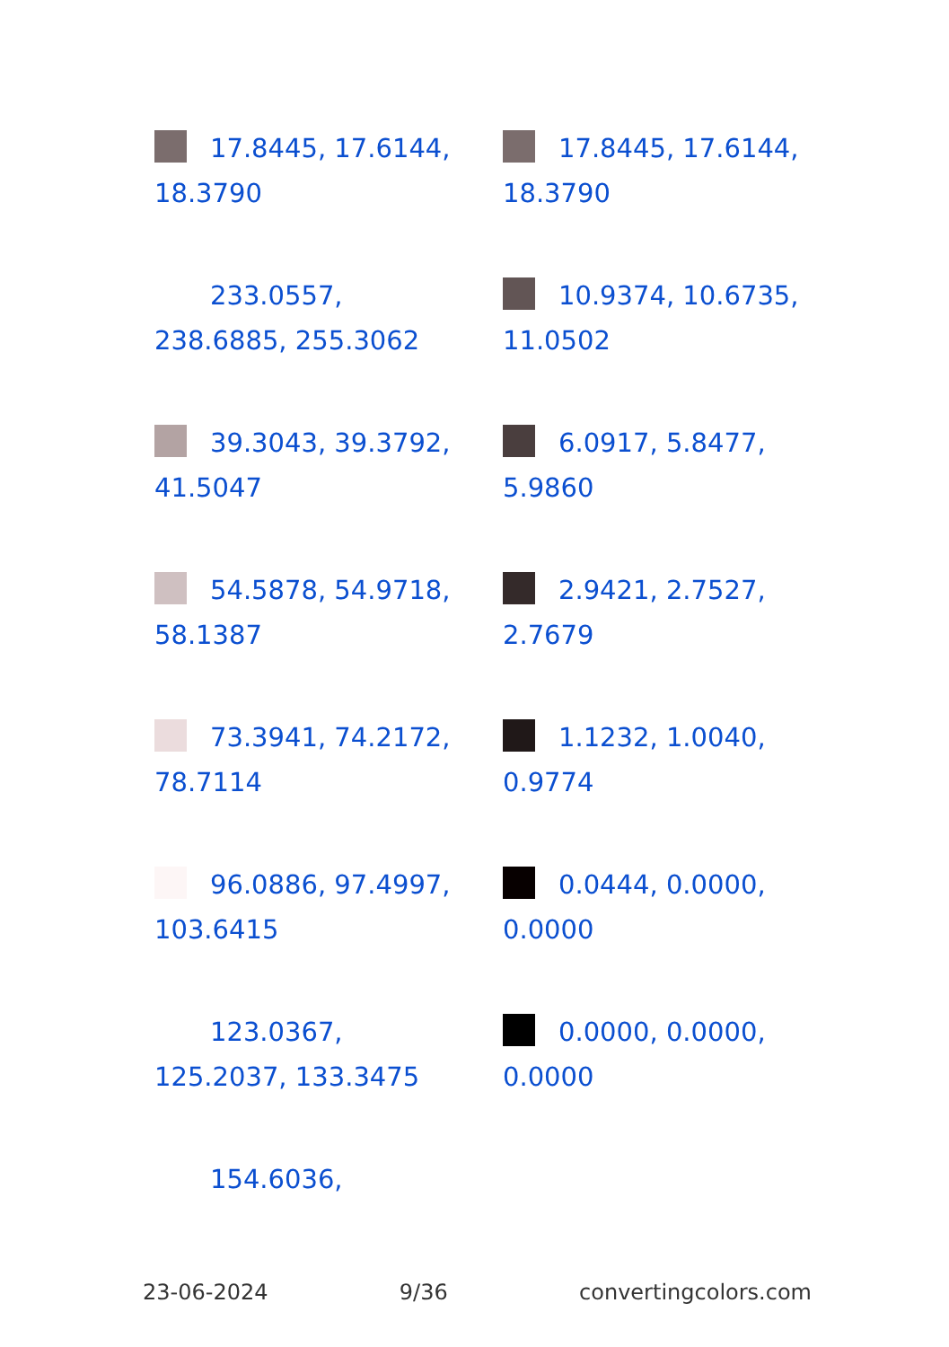17.8445, 17.6144, 18.3790
17.8445, 17.6144, 18.3790
233.0557, 238.6885, 255.3062
10.9374, 10.6735, 11.0502
39.3043, 39.3792, 41.5047
6.0917, 5.8477, 5.9860
54.5878, 54.9718, 58.1387
2.9421, 2.7527, 2.7679
73.3941, 74.2172, 78.7114
1.1232, 1.0040, 0.9774
96.0886, 97.4997, 103.6415
0.0444, 0.0000, 0.0000
123.0367, 125.2037, 133.3475
0.0000, 0.0000, 0.0000
154.6036,
23-06-2024 9/36 convertingcolors.com